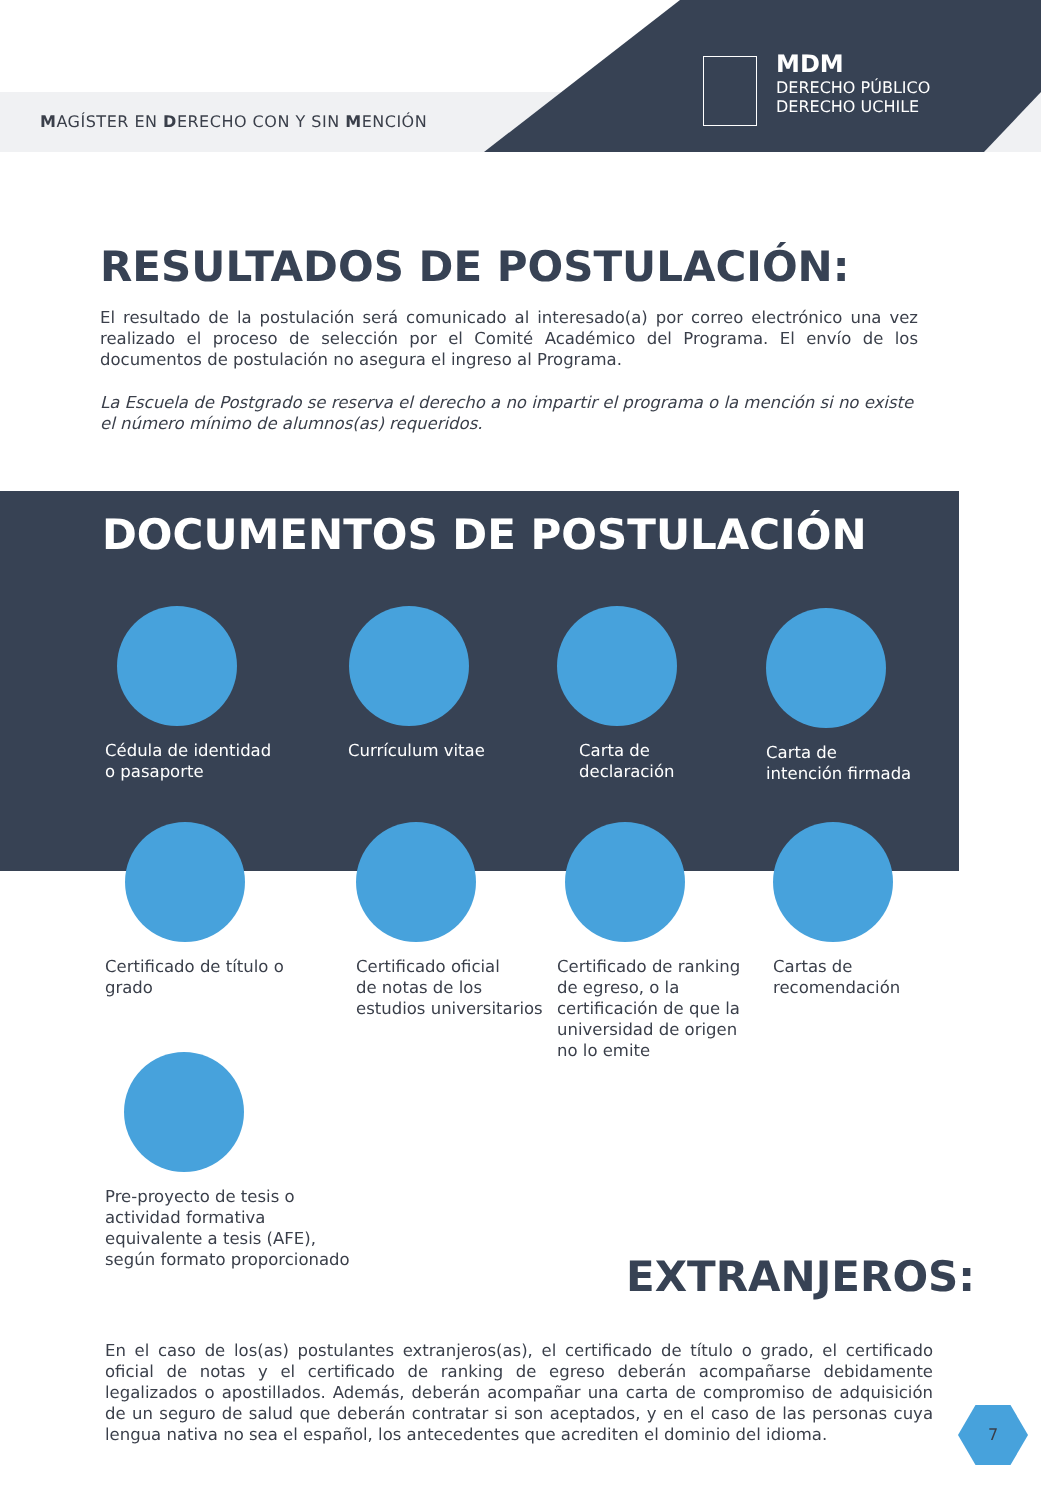MAGÍSTER EN DERECHO CON Y SIN MENCIÓN
MDM
DERECHO PÚBLICO
DERECHO UCHILE
RESULTADOS DE POSTULACIÓN:
El resultado de la postulación será comunicado al interesado(a) por correo electrónico una vez realizado el proceso de selección por el Comité Académico del Programa. El envío de los documentos de postulación no asegura el ingreso al Programa.
La Escuela de Postgrado se reserva el derecho a no impartir el programa o la mención si no existe el número mínimo de alumnos(as) requeridos.
DOCUMENTOS DE POSTULACIÓN
Cédula de identidad
o pasaporte
Currículum vitae
Carta de
declaración
Carta de
intención firmada
Certificado de título o
grado
Certificado oficial
de notas de los
estudios universitarios
Certificado de ranking
de egreso, o la
certificación de que la
universidad de origen
no lo emite
Cartas de
recomendación
Pre-proyecto de tesis o
actividad formativa
equivalente a tesis (AFE),
según formato proporcionado
EXTRANJEROS:
En el caso de los(as) postulantes extranjeros(as), el certificado de título o grado, el certificado oficial de notas y el certificado de ranking de egreso deberán acompañarse debidamente legalizados o apostillados. Además, deberán acompañar una carta de compromiso de adquisición de un seguro de salud que deberán contratar si son aceptados, y en el caso de las personas cuya lengua nativa no sea el español, los antecedentes que acrediten el dominio del idioma.
7